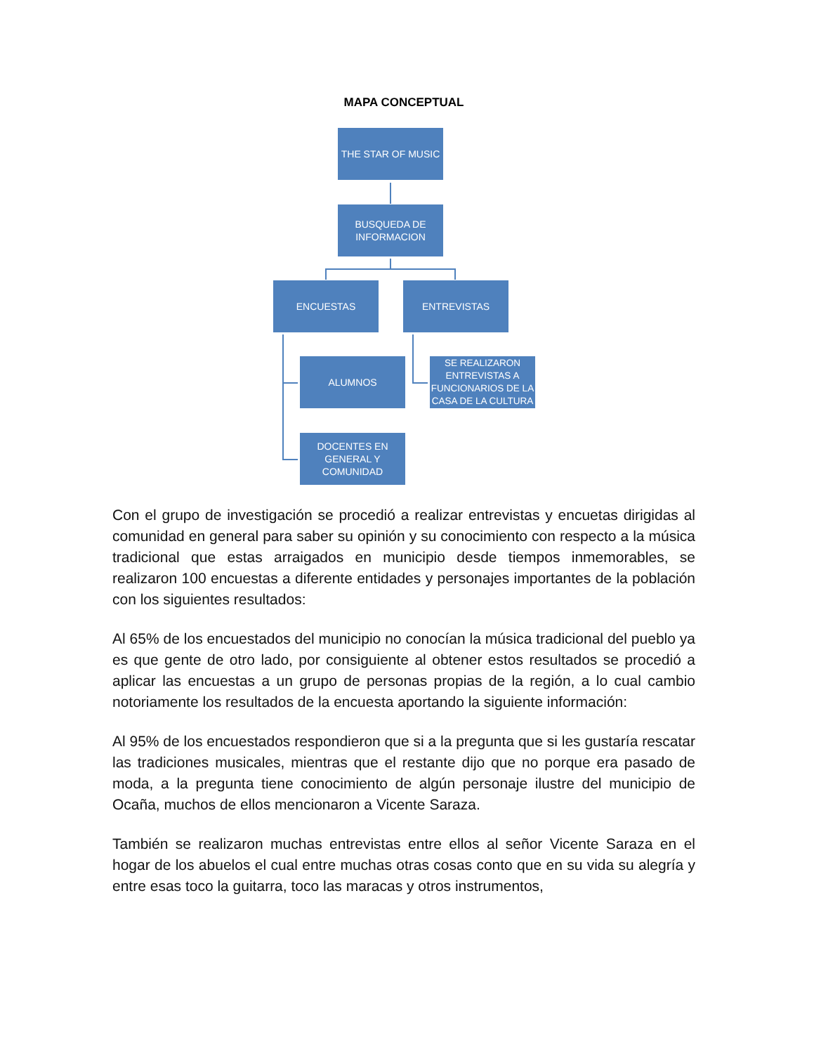MAPA CONCEPTUAL
THE STAR OF MUSIC
BUSQUEDA DE INFORMACION
ENCUESTAS ENTREVISTAS
ALUMNOS
DOCENTES EN GENERAL Y COMUNIDAD
SE REALIZARON ENTREVISTAS A FUNCIONARIOS DE LA CASA DE LA CULTURA
Con el grupo de investigación se procedió a realizar entrevistas y encuetas dirigidas al comunidad en general para saber su opinión y su conocimiento con respecto a la música tradicional que estas arraigados en municipio desde tiempos inmemorables, se realizaron 100 encuestas a diferente entidades y personajes importantes de la población con los siguientes resultados:
Al 65% de los encuestados del municipio no conocían la música tradicional del pueblo ya es que gente de otro lado, por consiguiente al obtener estos resultados se procedió a aplicar las encuestas a un grupo de personas propias de la región, a lo cual cambio notoriamente los resultados de la encuesta aportando la siguiente información:
Al 95% de los encuestados respondieron que si a la pregunta que si les gustaría rescatar las tradiciones musicales, mientras que el restante dijo que no porque era pasado de moda, a la pregunta tiene conocimiento de algún personaje ilustre del municipio de Ocaña, muchos de ellos mencionaron a Vicente Saraza.
También se realizaron muchas entrevistas entre ellos al señor Vicente Saraza en el hogar de los abuelos el cual entre muchas otras cosas conto que en su vida su alegría y entre esas toco la guitarra, toco las maracas y otros instrumentos,